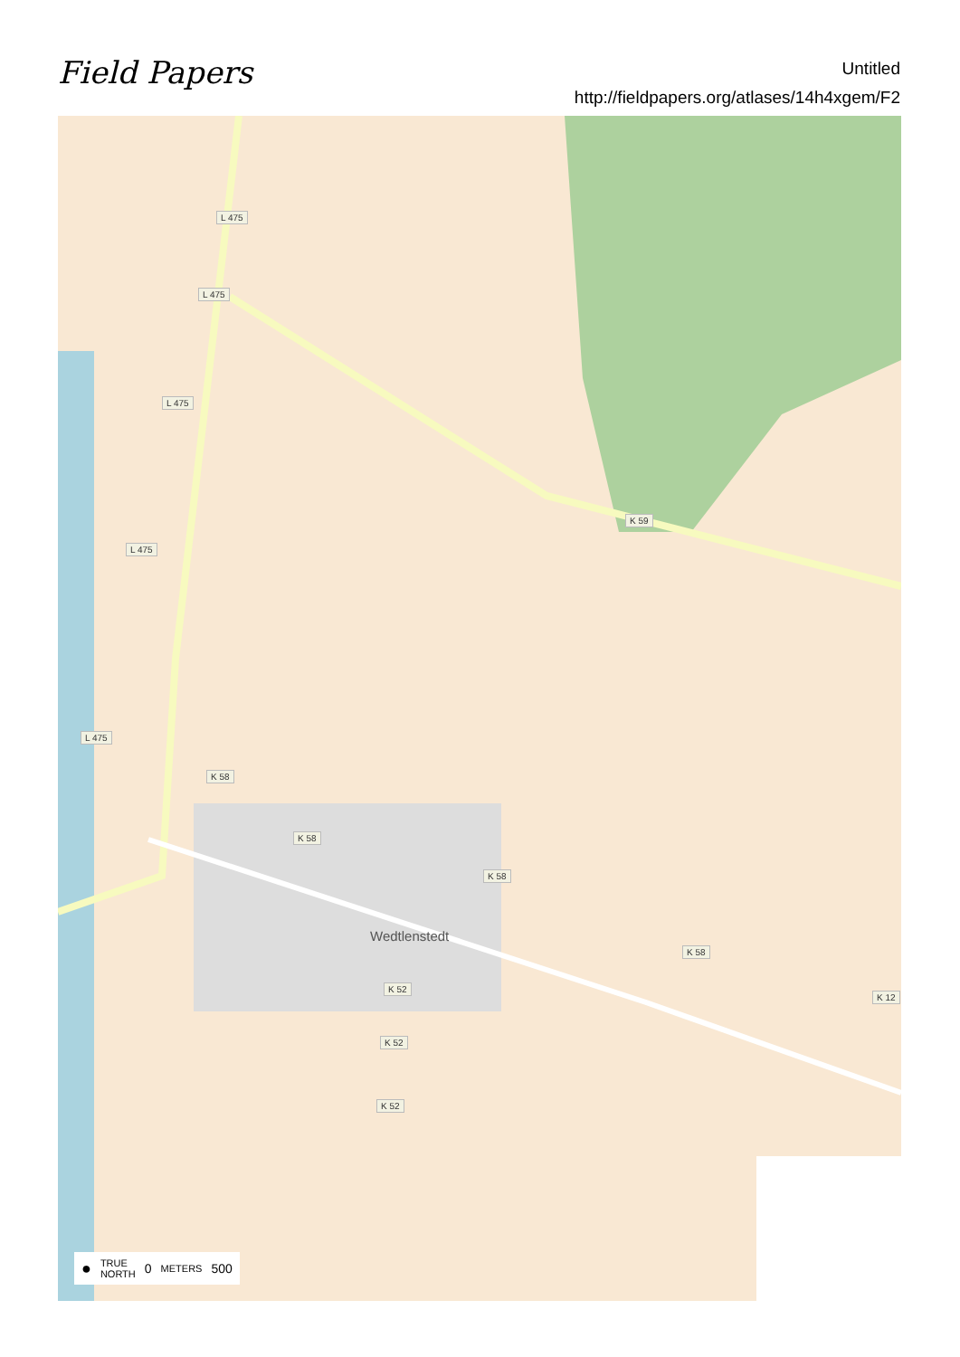Field Papers
Untitled
http://fieldpapers.org/atlases/14h4xgem/F2
L 475
L 475
L 475
L 475
L 475
K 59
K 58
K 58
K 58
K 58
K 12
K 52
K 52
K 52
Wedtlenstedt
● TRUE
NORTH 0 METERS 500